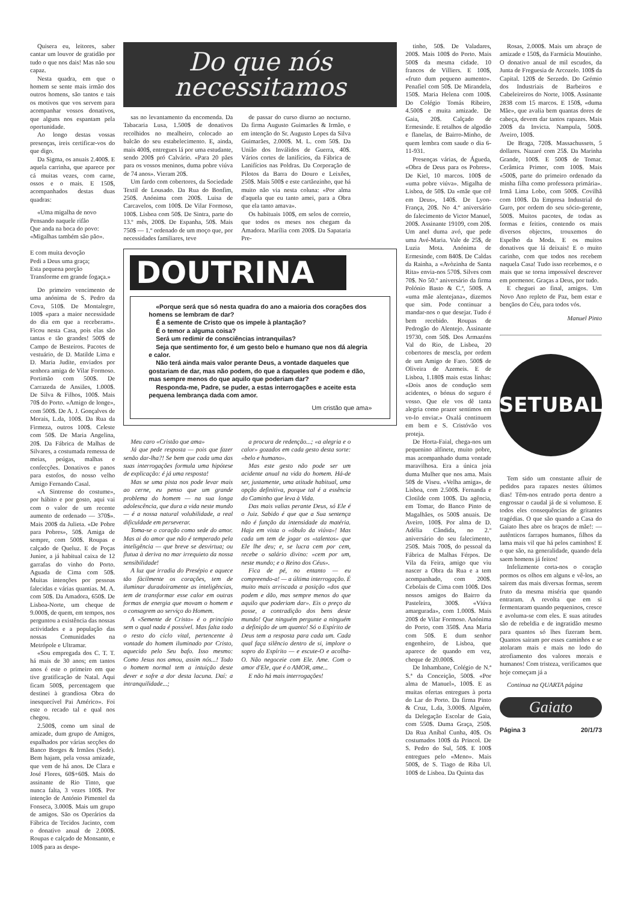Quisera eu, leitores, saber cantar um louvor de gratidão por tudo o que nos dais! Mas não sou capaz.
Nesta quadra, em que o homem se sente mais irmão dos outros homens, são tantos e tais os motivos que vos servem para acompanhar vossos donativos, que alguns nos espantam pela oportunidade.
Ao longo destas vossas presenças, ireis certificar-vos do que digo.
Da Sigma, os anuais 2.400$. E aquela carrinha, que aparece por cá muitas vezes, com carne, ossos e o mais. E 150$, acompanhados destas duas quadras:
«Uma migalha de novo
Pensando naquele rifão
Que anda na boca do povo:
«Migalhas também são pão».
E com muita devoção
Pedi a Deus uma graça;
Esta pequena porção
Transforme em grande fogaça.»
Do primeiro vencimento de uma anónima de S. Pedro da Cova, 510$. De Montalegre, 100$ «para a maior necessidade do dia em que a receberam». Ficou nesta Casa, pois elas são tantas e tão grandes! 500$ de Campo de Besteiros. Pacotes de vestuário, de D. Matilde Lima e D. Maria Judite, enviados por senhora amiga de Vilar Formoso. Portimão com 500$. De Carrazeda de Ansiães, 1.000$. De Silva & Filhos, 100$. Mais 70$ do Porto. «Amigo de longe», com 500$. De A. J. Gonçalves de Morais, L.da, 100$. Da Rua da Firmeza, outros 100$. Celeste com 50$. De Maria Angelina, 20$. Da Fábrica de Malhas de Silvares, a costumada remessa de meias, peúgas, malhas e confecções. Donativos e panos para estofos, do nosso velho Amigo Fernando Casal.
«A Sintrense do costume», por hábito e por gosto, aqui vai com o valor de um recente aumento de ordenado — 370$». Mais 200$ da Julieta. «De Pobre para Pobres», 50$. Amiga de sempre, com 500$. Roupas e calçado de Queluz. E de Poças Junior, a já habitual caixa de 12 garrafas do vinho do Porto. Aguada de Cima com 50$. Muitas intenções por pessoas falecidas e várias quantias. M. A. com 50$. Da Amadora, 650$. De Lisboa-Norte, um cheque de 9.000$, de quem, em tempos, nos perguntou a existência das nossas actividades e a população das nossas Comunidades na Metrópole e Ultramar.
«Sou empregada dos C. T. T. há mais de 30 anos; em tantos anos é este o primeiro em que tive gratificação de Natal. Aqui ficam 500$, percentagem que destinei à grandiosa Obra do inesquecível Pai Américo». Foi este o recado tal e qual nos chegou.
2.500$, como um sinal de amizade, dum grupo de Amigos, espalhados por várias secções do Banco Borges & Irmãos (Sede). Bem hajam, pela vossa amizade, que vem de há anos. De Clara e José Flores, 60$+60$. Mais do assinante de Rio Tinto, que nunca falta, 3 vezes 100$. Por intenção de António Pimentel da Fonseca, 3.000$. Mais um grupo de amigos. São os Operários da Fábrica de Tecidos Jacinto, com o donativo anual de 2.000$. Roupas e calçado de Monsanto, e 100$ para as despe-
Do que nós
necessitamos
sas no levantamento da encomenda. Da Tabacaria Lusa, 1.500$ de donativos recolhidos no mealheiro, colocado ao balcão do seu estabelecimento. E, ainda, mais 400$, entregues lá por uma estudante, sendo 200$ pró Calvário. «Para 20 pães para os vossos meninos, duma pobre viúva de 74 anos». Vieram 20$.
Um fardo com cobertores, da Sociedade Textil de Lousado. Da Rua do Bonfim, 250$. Anónima com 200$. Luisa de Carcavelos, com 100$. De Vilar Formoso, 100$. Lisboa com 50$. De Sintra, parte do 13.º mês, 200$. De Espanha, 50$. Mais 750$ — 1.º ordenado de um moço que, por necessidades familiares, teve
de passar do curso diurno ao nocturno. Da firma Augusto Guimarães & Irmão, e em intenção do Sr. Augusto Lopes da Silva Guimarães, 2.000$. M. L. com 50$. Da União dos Inválidos de Guerra, 40$. Vários cortes de lanifícios, da Fábrica de Lanifícios nas Poldras. Da Corporação de Pilotos da Barra do Douro e Leixões, 250$. Mais 500$ e este cartãozinho, que há muito não via nesta coluna: «Por alma d'aquela que eu tanto amei, para a Obra que ela tanto amava».
Os habituais 100$, em selos de correio, que todos os meses nos chegam da Amadora. Marília com 200$. Da Sapataria Pre-
DOUTRINA
«Porque será que só nesta quadra do ano a maioria dos corações dos homens se lembram de dar?
É a semente de Cristo que os impele à plantação?
É o temor a alguma coisa?
Será um redimir de consciências intranquilas?
Seja que sentimento for, é um gesto belo e humano que nos dá alegria e calor.
Não terá ainda mais valor perante Deus, a vontade daqueles que gostariam de dar, mas não podem, do que a daqueles que podem e dão, mas sempre menos do que aquilo que poderiam dar?
Responda-me, Padre, se puder, a estas interrogações e aceite esta pequena lembrança dada com amor.
Um cristão que ama»
Meu caro «Cristão que ama»
Já que pede resposta — pois que fazer senão dar-lha?! Se bem que cada uma das suas interrogações formula uma hipótese de explicação: é já uma resposta!
Mas se uma pista nos pode levar mais ao cerne, eu penso que um grande problema do homem — na sua longa adolescência, que dura a vida neste mundo — é a nossa natural volubilidade, a real dificuldade em perseverar.
Toma-se o coração como sede do amor. Mas ai do amor que não é temperado pela inteligência — que breve se desvirtua; ou flutua à deriva no mar irrequieto da nossa sensibilidade!
A luz que irradia do Presépio e aquece tão fàcilmente os corações, tem de iluminar duradoiramente as inteligências, tem de transformar esse calor em outras formas de energia que movam o homem e o consagrem ao serviço do Homem.
A «Semente de Cristo» é o princípio sem o qual nada é possível. Mas falta todo o resto do ciclo vital, pertencente à vontade do homem iluminado por Cristo, aquecido pelo Seu bafo. Isso mesmo: Como Jesus nos amou, assim nós...! Todo o homem normal tem a intuição deste dever e sofre a dor desta lacuna. Daí: a intranquilidade...;
a procura de redenção...; «a alegria e o calor» gozados em cada gesto desta sorte: «belo e humano».
Mas este gesto não pode ser um acidente anual na vida do homem. Há-de ser, justamente, uma atitude habitual, uma opção definitiva, porque tal é a essência do Caminho que leva à Vida.
Das mais valias perante Deus, só Ele é o Juiz. Sabido é que que a Sua sentença não é função da intensidade da matéria. Haja em vista o «óbulo da viúva»! Mas cada um tem de jogar os «talentos» que Ele lhe deu; e, se lucra cem por cem, recebe o salário divino: «cem por um, neste mundo; e o Reino dos Céus».
Fica de pé, no entanto — eu compreendo-a! — a última interrogação. É muito mais arriscada a posição «dos que podem e dão, mas sempre menos do que aquilo que poderiam dar». Eis o preço da posse, a contradição dos bens deste mundo! Que ninguém pergunte a ninguém a definição de um quanto! Só o Espírito de Deus tem a resposta para cada um. Cada qual faça silêncio dentro de si, implore o sopro do Espírito — e escute-O e acolha-O. Não negoceie com Ele. Ame. Com o amor d'Ele, que é o AMOR, ame...
E não há mais interrogações!
tinho, 50$. De Valadares, 200$. Mais 100$ do Porto. Mais 500$ da mesma cidade. 10 francos de Villiers. E 100$, «fruto dum pequeno aumento». Penafiel com 50$. De Mirandela, 150$. Maria Helena com 100$. Do Colégio Tomás Ribeiro, 4.500$ e muita amizade. De Gaia, 20$. Calçado de Ermesinde. E retalhos de algodão e flanelas, de Bairro-Minho, de quem lembra com saude o dia 6-11-931.
Presenças várias, de Águeda, «Obra de Deus para os Pobres». De Kiel, 10 marcos. 100$ de «uma pobre viúva». Migalha de Lisboa, de 50$. Da «mãe que crê em Deus», 140$. De Lyon-França, 20$. No 4.º aniversário do falecimento de Victor Manuel, 200$. Assinante 19109, com 20$. Um anel duma avó, que pede uma Avé-Maria. Vale de 25$, de Luzia Mota. Anónima de Ermesinde, com 840$. De Caldas da Rainha, a «Avòzinha de Santa Rita» envia-nos 570$. Silves com 70$. No 50.º aniversário da firma Polónio Basto & C.ª, 500$. A «uma mãe alentejana», dizemos que sim. Pode continuar a mandar-nos o que desejar. Tudo é bem recebido. Roupas de Pedrogão do Alentejo. Assinante 19730, com 50$. Dos Armazéns Val do Rio, de Lisboa, 20 cobertores de mescla, por ordem de um Amigo de Faro. 500$ de Oliveira de Azemeis. E de Lisboa, 1.180$ mais estas linhas: «Dois anos de condução sem acidentes, o bónus do seguro é vosso. Que ele vos dê tanta alegria como prazer sentimos em vo-lo enviar.» Oxalá continuem em bem e S. Cristóvão vos proteja.
De Horta-Faial, chega-nos um pequenino alfinete, muito pobre, mas acompanhado duma vontade maravilhosa. Era a única joia duma Mulher que nos ama. Mais 50$ de Viseu. «Velha amiga», de Lisboa, com 2.500$. Fernanda e Clotilde com 100$. Da agência, em Tomar, do Banco Pinto de Magalhães, os 500$ anuais. De Aveiro, 100$. Por alma de D. Adélia Cândida, no 2.º aniversário do seu falecimento, 250$. Mais 700$, do pessoal da Fábrica de Malhas Férpos. De Vila da Feira, amigo que viu nascer a Obra da Rua e a tem acompanhado, com 200$. Cebolais de Cima com 100$. Dos nossos amigos do Bairro da Pasteleira, 300$. «Viúva amargurada», com 1.000$. Mais 200$ de Vilar Formoso. Anónima do Porto, com 350$. Ana Maria com 50$. E dum senhor engenheiro, de Lisboa, que aparece de quando em vez, cheque de 20.000$.
De Inhambane, Colégio de N.ª S.ª da Conceição, 500$. «Por alma de Manuel», 100$. E as muitas ofertas entregues à porta do Lar do Porto. Da firma Pinto & Cruz, L.da, 3.000$. Alguém, da Delegação Escolar de Gaia, com 550$. Duma Graça, 250$. Da Rua Aníbal Cunha, 40$. Os costumados 100$ da Princol. De S. Pedro do Sul, 50$. E 100$ entregues pelo «Meno». Mais 500$, de S. Tiago de Riba Ul. 100$ de Lisboa. Da Quinta das
Rosas, 2.000$. Mais um abraço de amizade e 150$, da Farmácia Moutinho. O donativo anual de mil escudos, da Junta de Freguesia de Arcozelo. 100$ da Capital. 120$ de Serzedo. Do Grémio dos Industriais de Barbeiros e Cabeleireiros do Norte, 100$. Assinante 2838 com 15 marcos. E 150$, «duma Mãe», que avalia bem quantas dores de cabeça, devem dar tantos rapazes. Mais 200$ da Invicta. Nampula, 500$. Aveiro, 100$.
De Braga, 720$. Massachussets, 5 dollares. Nazaré com 25$. Da Marinha Grande, 100$. E 500$ de Tomar. Cerâmica Primor, com 100$. Mais «500$, parte do primeiro ordenado da minha filha como professora primária». Irmã Lima Lobo, com 500$. Covilhã com 100$. Da Empresa Industrial do Guro, por ordem do seu sócio-gerente, 500$. Muitos pacotes, de todas as formas e feitios, contendo os mais diversos objectos, trouxemos do Espelho da Moda. E os muitos donativos que lá deixais! E o muito carinho, com que todos nos recebem naquela Casa! Tudo isso recebemos, e o mais que se torna impossível descrever em pormenor. Graças a Deus, por tudo.
E cheguei ao final, amigos. Um Novo Ano repleto de Paz, bem estar e bençãos do Céu, para todos vós.
Manuel Pinto
SETUBAL
Tem sido um constante afluir de pedidos para rapazes nestes últimos dias! Têm-nos entrado porta dentro a engrossar o caudal já de si volumoso. E todos eles consequências de gritantes tragédias. O que são quando a Casa do Gaiato lhes abre os braços de mãe!: — autênticos farrapos humanos, filhos da lama mais vil que há pelos caminhos! E o que são, na generalidade, quando dela saem homens já feitos!
Infelizmente corta-nos o coração pormos os olhos em alguns e vê-los, ao sairem das mais diversas formas, serem fruto da mesma miséria que quando entraram. A revolta que em si fermentaram quando pequeninos, cresce e avoluma-se com eles. E suas atitudes são de rebeldia e de ingratidão mesmo para quantos só lhes fizeram bem. Quantos sairam por esses caminhos e se atolaram mais e mais no lodo do atrofiamento dos valores morais e humanos! Com tristeza, verificamos que hoje começam já a
Continua na QUARTA página
Gaiato
Página 3 20/1/73